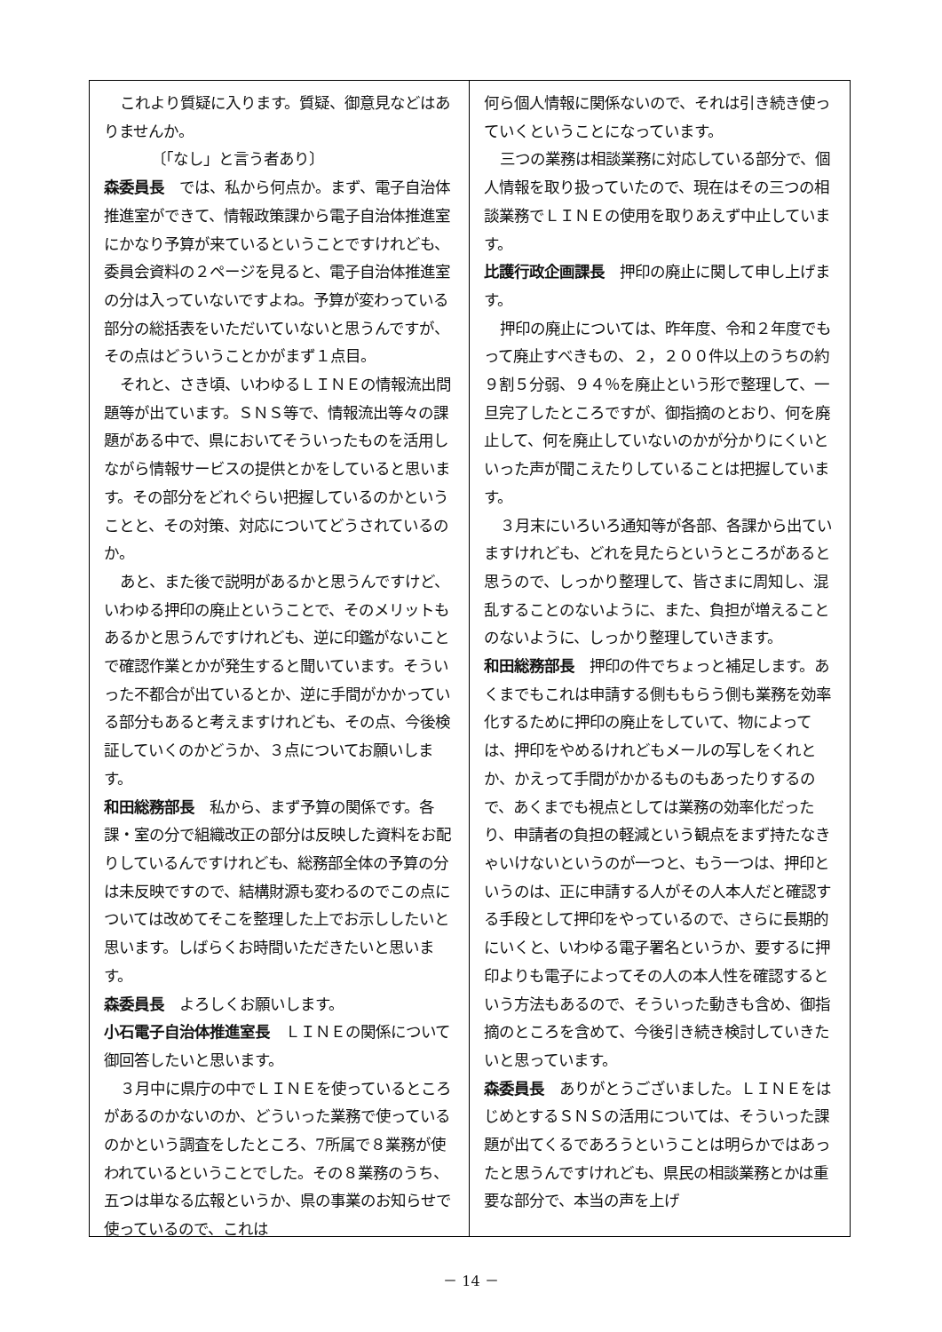これより質疑に入ります。質疑、御意見などはありませんか。
〔「なし」と言う者あり〕
森委員長　では、私から何点か。まず、電子自治体推進室ができて、情報政策課から電子自治体推進室にかなり予算が来ているということですけれども、委員会資料の２ページを見ると、電子自治体推進室の分は入っていないですよね。予算が変わっている部分の総括表をいただいていないと思うんですが、その点はどういうことかがまず１点目。
それと、さき頃、いわゆるＬＩＮＥの情報流出問題等が出ています。ＳＮＳ等で、情報流出等々の課題がある中で、県においてそういったものを活用しながら情報サービスの提供とかをしていると思います。その部分をどれぐらい把握しているのかということと、その対策、対応についてどうされているのか。
あと、また後で説明があるかと思うんですけど、いわゆる押印の廃止ということで、そのメリットもあるかと思うんですけれども、逆に印鑑がないことで確認作業とかが発生すると聞いています。そういった不都合が出ているとか、逆に手間がかかっている部分もあると考えますけれども、その点、今後検証していくのかどうか、３点についてお願いします。
和田総務部長　私から、まず予算の関係です。各課・室の分で組織改正の部分は反映した資料をお配りしているんですけれども、総務部全体の予算の分は未反映ですので、結構財源も変わるのでこの点については改めてそこを整理した上でお示ししたいと思います。しばらくお時間いただきたいと思います。
森委員長　よろしくお願いします。
小石電子自治体推進室長　ＬＩＮＥの関係について御回答したいと思います。
３月中に県庁の中でＬＩＮＥを使っているところがあるのかないのか、どういった業務で使っているのかという調査をしたところ、7所属で８業務が使われているということでした。その８業務のうち、五つは単なる広報というか、県の事業のお知らせで使っているので、これは
何ら個人情報に関係ないので、それは引き続き使っていくということになっています。
三つの業務は相談業務に対応している部分で、個人情報を取り扱っていたので、現在はその三つの相談業務でＬＩＮＥの使用を取りあえず中止しています。
比護行政企画課長　押印の廃止に関して申し上げます。
押印の廃止については、昨年度、令和２年度でもって廃止すべきもの、２，２００件以上のうちの約９割５分弱、９４％を廃止という形で整理して、一旦完了したところですが、御指摘のとおり、何を廃止して、何を廃止していないのかが分かりにくいといった声が聞こえたりしていることは把握しています。
３月末にいろいろ通知等が各部、各課から出ていますけれども、どれを見たらというところがあると思うので、しっかり整理して、皆さまに周知し、混乱することのないように、また、負担が増えることのないように、しっかり整理していきます。
和田総務部長　押印の件でちょっと補足します。あくまでもこれは申請する側ももらう側も業務を効率化するために押印の廃止をしていて、物によっては、押印をやめるけれどもメールの写しをくれとか、かえって手間がかかるものもあったりするので、あくまでも視点としては業務の効率化だったり、申請者の負担の軽減という観点をまず持たなきゃいけないというのが一つと、もう一つは、押印というのは、正に申請する人がその人本人だと確認する手段として押印をやっているので、さらに長期的にいくと、いわゆる電子署名というか、要するに押印よりも電子によってその人の本人性を確認するという方法もあるので、そういった動きも含め、御指摘のところを含めて、今後引き続き検討していきたいと思っています。
森委員長　ありがとうございました。ＬＩＮＥをはじめとするＳＮＳの活用については、そういった課題が出てくるであろうということは明らかではあったと思うんですけれども、県民の相談業務とかは重要な部分で、本当の声を上げ
－ 14 －